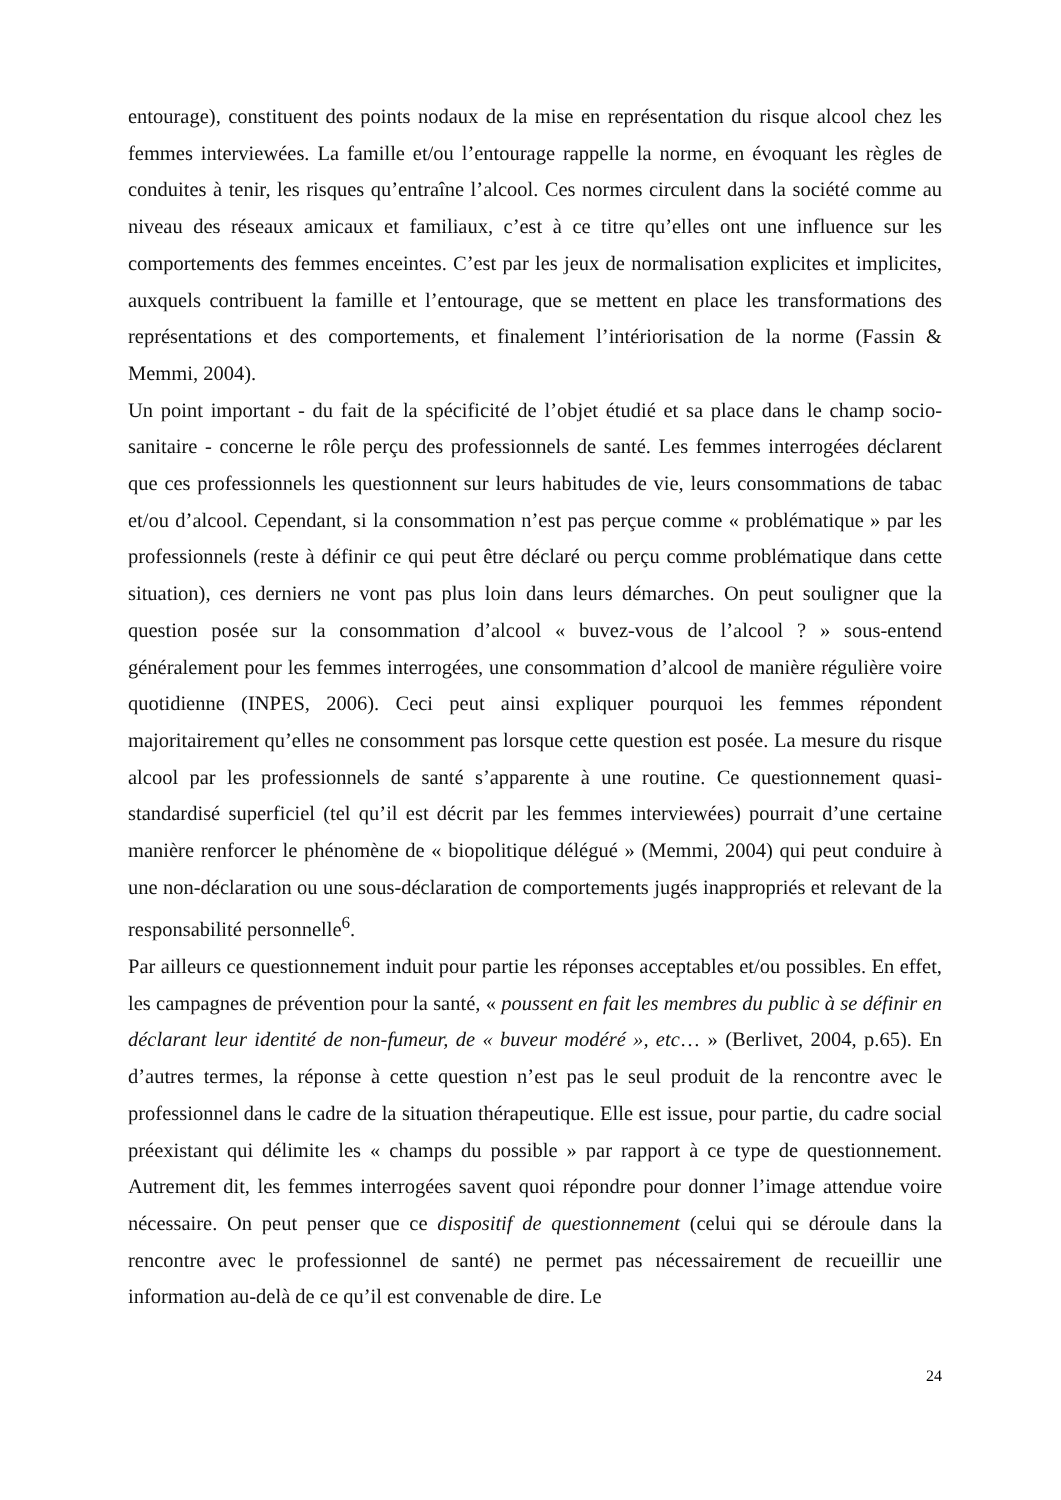entourage), constituent des points nodaux de la mise en représentation du risque alcool chez les femmes interviewées. La famille et/ou l’entourage rappelle la norme, en évoquant les règles de conduites à tenir, les risques qu’entraîne l’alcool. Ces normes circulent dans la société comme au niveau des réseaux amicaux et familiaux, c’est à ce titre qu’elles ont une influence sur les comportements des femmes enceintes. C’est par les jeux de normalisation explicites et implicites, auxquels contribuent la famille et l’entourage, que se mettent en place les transformations des représentations et des comportements, et finalement l’intériorisation de la norme (Fassin & Memmi, 2004).
Un point important - du fait de la spécificité de l’objet étudié et sa place dans le champ socio-sanitaire - concerne le rôle perçu des professionnels de santé. Les femmes interrogées déclarent que ces professionnels les questionnent sur leurs habitudes de vie, leurs consommations de tabac et/ou d’alcool. Cependant, si la consommation n’est pas perçue comme « problématique » par les professionnels (reste à définir ce qui peut être déclaré ou perçu comme problématique dans cette situation), ces derniers ne vont pas plus loin dans leurs démarches. On peut souligner que la question posée sur la consommation d’alcool « buvez-vous de l’alcool ? » sous-entend généralement pour les femmes interrogées, une consommation d’alcool de manière régulière voire quotidienne (INPES, 2006). Ceci peut ainsi expliquer pourquoi les femmes répondent majoritairement qu’elles ne consomment pas lorsque cette question est posée. La mesure du risque alcool par les professionnels de santé s’apparente à une routine. Ce questionnement quasi-standardisé superficiel (tel qu’il est décrit par les femmes interviewées) pourrait d’une certaine manière renforcer le phénomène de « biopolitique délégué » (Memmi, 2004) qui peut conduire à une non-déclaration ou une sous-déclaration de comportements jugés inappropriés et relevant de la responsabilité personnelle<sup>6</sup>.
Par ailleurs ce questionnement induit pour partie les réponses acceptables et/ou possibles. En effet, les campagnes de prévention pour la santé, « poussent en fait les membres du public à se définir en déclarant leur identité de non-fumeur, de « buveur modéré », etc… » (Berlivet, 2004, p.65). En d’autres termes, la réponse à cette question n’est pas le seul produit de la rencontre avec le professionnel dans le cadre de la situation thérapeutique. Elle est issue, pour partie, du cadre social préexistant qui délimite les « champs du possible » par rapport à ce type de questionnement. Autrement dit, les femmes interrogées savent quoi répondre pour donner l’image attendue voire nécessaire. On peut penser que ce dispositif de questionnement (celui qui se déroule dans la rencontre avec le professionnel de santé) ne permet pas nécessairement de recueillir une information au-delà de ce qu’il est convenable de dire. Le
24